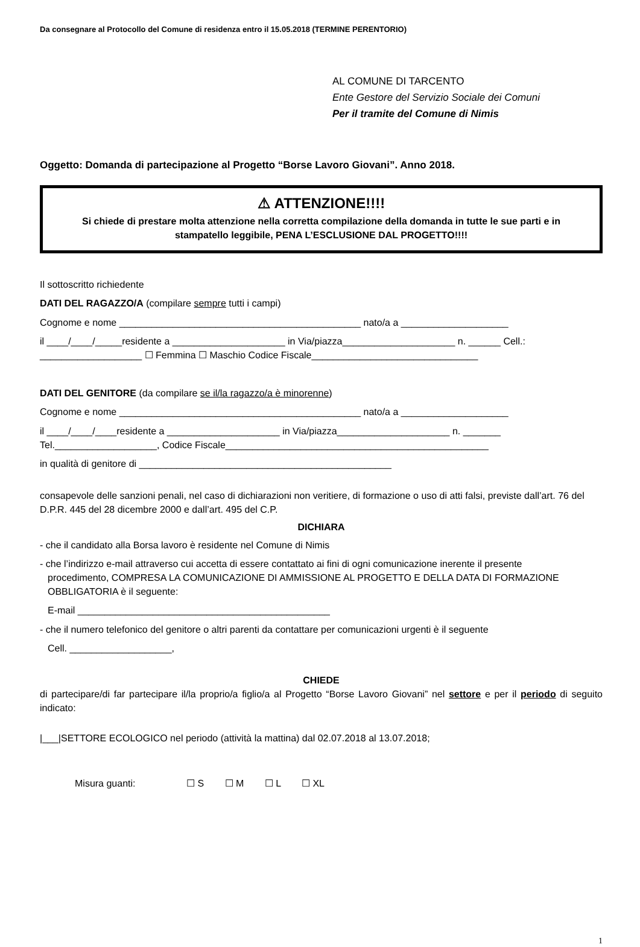Da consegnare al Protocollo del Comune di residenza entro il 15.05.2018 (TERMINE PERENTORIO)
AL COMUNE DI TARCENTO
Ente Gestore del Servizio Sociale dei Comuni
Per il tramite del Comune di Nimis
Oggetto: Domanda di partecipazione al Progetto “Borse Lavoro Giovani”. Anno 2018.
⚠ ATTENZIONE!!!!
Si chiede di prestare molta attenzione nella corretta compilazione della domanda in tutte le sue parti e in stampatello leggibile, PENA L’ESCLUSIONE DAL PROGETTO!!!!
Il sottoscritto richiedente
DATI DEL RAGAZZO/A (compilare sempre tutti i campi)
Cognome e nome _____________________________________________ nato/a a ____________________
il ____/____/_____residente a _____________________ in Via/piazza_____________________ n. ______ Cell.: ___________________ ☐ Femmina ☐ Maschio Codice Fiscale_______________________________
DATI DEL GENITORE (da compilare se il/la ragazzo/a è minorenne)
Cognome e nome _____________________________________________ nato/a a ____________________
il ____/____/____residente a _____________________ in Via/piazza_____________________ n. _______ Tel.___________________, Codice Fiscale_________________________________________________
in qualità di genitore di _______________________________________________
consapevole delle sanzioni penali, nel caso di dichiarazioni non veritiere, di formazione o uso di atti falsi, previste dall’art. 76 del D.P.R. 445 del 28 dicembre 2000 e dall’art. 495 del C.P.
DICHIARA
- che il candidato alla Borsa lavoro è residente nel Comune di Nimis
- che l’indirizzo e-mail attraverso cui accetta di essere contattato ai fini di ogni comunicazione inerente il presente
procedimento, COMPRESA LA COMUNICAZIONE DI AMMISSIONE AL PROGETTO E DELLA DATA DI FORMAZIONE OBBLIGATORIA è il seguente:
E-mail _______________________________________________
- che il numero telefonico del genitore o altri parenti da contattare per comunicazioni urgenti è il seguente
Cell. ___________________,
CHIEDE
di partecipare/di far partecipare il/la proprio/a figlio/a al Progetto “Borse Lavoro Giovani” nel settore e per il periodo di seguito indicato:
|___|SETTORE ECOLOGICO nel periodo (attività la mattina) dal 02.07.2018 al 13.07.2018;
Misura guanti: ☐ S ☐ M ☐ L ☐ XL
1